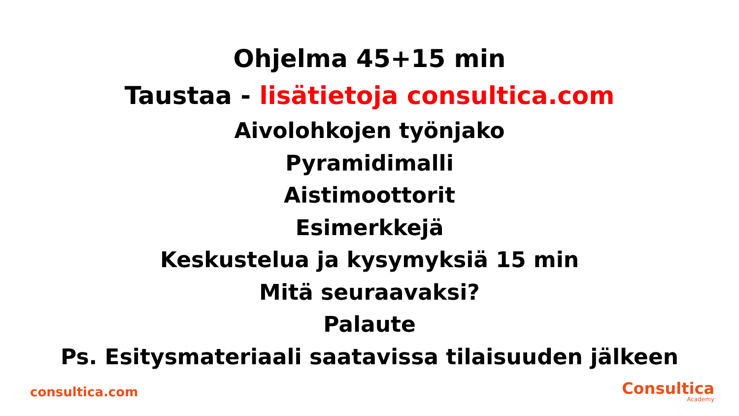Ohjelma 45+15 min
Taustaa - lisätietoja consultica.com
Aivolohkojen työnjako
Pyramidimalli
Aistimoottorit
Esimerkkejä
Keskustelua ja kysymyksiä 15 min
Mitä seuraavaksi?
Palaute
Ps. Esitysmateriaali saatavissa tilaisuuden jälkeen
consultica.com
Consultica
Academy